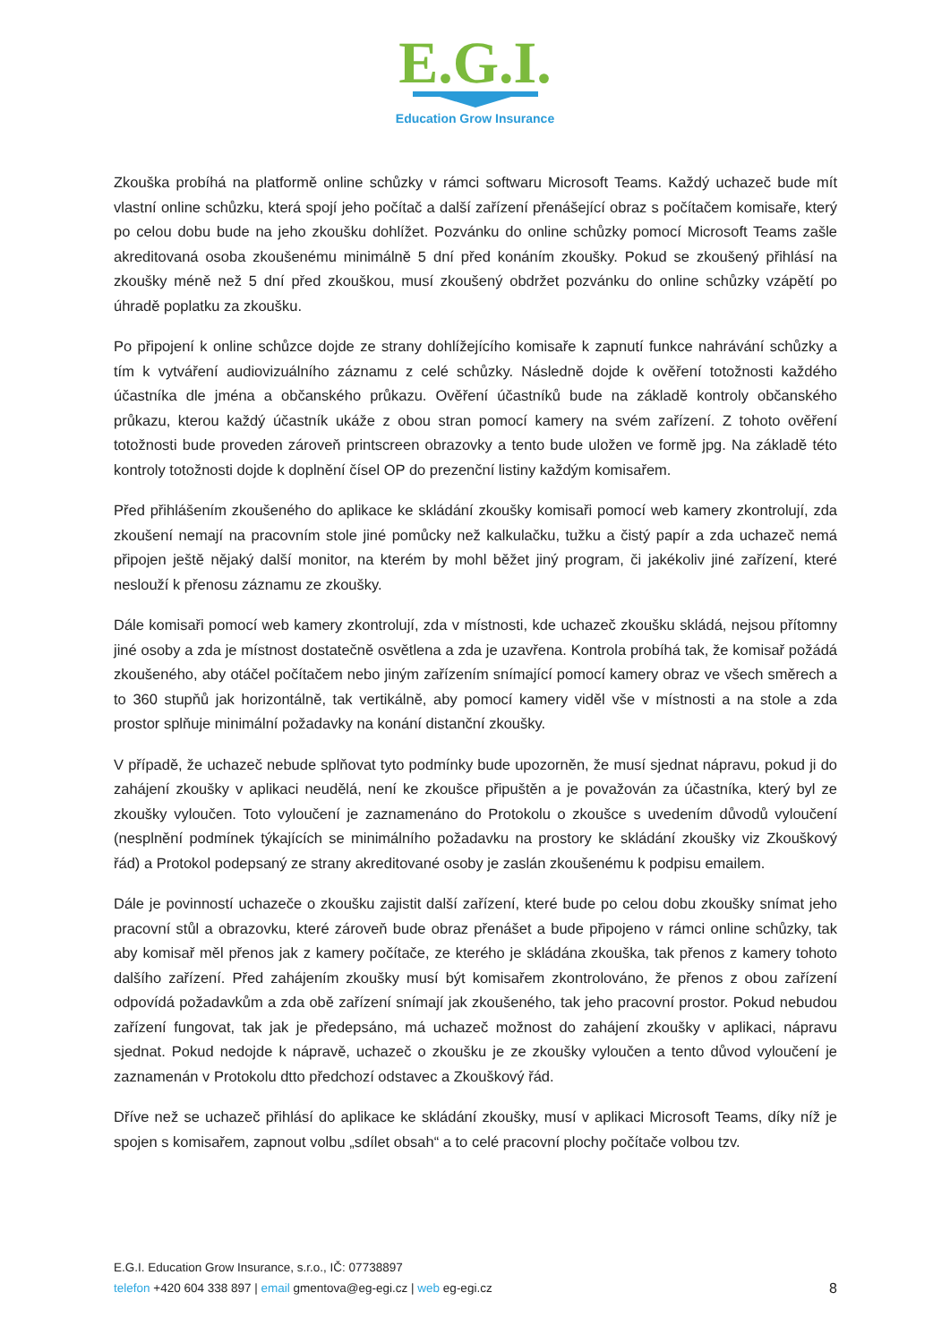E.G.I.
Education Grow Insurance
Zkouška probíhá na platformě online schůzky v rámci softwaru Microsoft Teams. Každý uchazeč bude mít vlastní online schůzku, která spojí jeho počítač a další zařízení přenášející obraz s počítačem komisaře, který po celou dobu bude na jeho zkoušku dohlížet. Pozvánku do online schůzky pomocí Microsoft Teams zašle akreditovaná osoba zkoušenému minimálně 5 dní před konáním zkoušky. Pokud se zkoušený přihlásí na zkoušky méně než 5 dní před zkouškou, musí zkoušený obdržet pozvánku do online schůzky vzápětí po úhradě poplatku za zkoušku.
Po připojení k online schůzce dojde ze strany dohlížejícího komisaře k zapnutí funkce nahrávání schůzky a tím k vytváření audiovizuálního záznamu z celé schůzky. Následně dojde k ověření totožnosti každého účastníka dle jména a občanského průkazu. Ověření účastníků bude na základě kontroly občanského průkazu, kterou každý účastník ukáže z obou stran pomocí kamery na svém zařízení. Z tohoto ověření totožnosti bude proveden zároveň printscreen obrazovky a tento bude uložen ve formě jpg. Na základě této kontroly totožnosti dojde k doplnění čísel OP do prezenční listiny každým komisařem.
Před přihlášením zkoušeného do aplikace ke skládání zkoušky komisaři pomocí web kamery zkontrolují, zda zkoušení nemají na pracovním stole jiné pomůcky než kalkulačku, tužku a čistý papír a zda uchazeč nemá připojen ještě nějaký další monitor, na kterém by mohl běžet jiný program, či jakékoliv jiné zařízení, které neslouží k přenosu záznamu ze zkoušky.
Dále komisaři pomocí web kamery zkontrolují, zda v místnosti, kde uchazeč zkoušku skládá, nejsou přítomny jiné osoby a zda je místnost dostatečně osvětlena a zda je uzavřena. Kontrola probíhá tak, že komisař požádá zkoušeného, aby otáčel počítačem nebo jiným zařízením snímající pomocí kamery obraz ve všech směrech a to 360 stupňů jak horizontálně, tak vertikálně, aby pomocí kamery viděl vše v místnosti a na stole a zda prostor splňuje minimální požadavky na konání distanční zkoušky.
V případě, že uchazeč nebude splňovat tyto podmínky bude upozorněn, že musí sjednat nápravu, pokud ji do zahájení zkoušky v aplikaci neudělá, není ke zkoušce připuštěn a je považován za účastníka, který byl ze zkoušky vyloučen. Toto vyloučení je zaznamenáno do Protokolu o zkoušce s uvedením důvodů vyloučení (nesplnění podmínek týkajících se minimálního požadavku na prostory ke skládání zkoušky viz Zkouškový řád) a Protokol podepsaný ze strany akreditované osoby je zaslán zkoušenému k podpisu emailem.
Dále je povinností uchazeče o zkoušku zajistit další zařízení, které bude po celou dobu zkoušky snímat jeho pracovní stůl a obrazovku, které zároveň bude obraz přenášet a bude připojeno v rámci online schůzky, tak aby komisař měl přenos jak z kamery počítače, ze kterého je skládána zkouška, tak přenos z kamery tohoto dalšího zařízení. Před zahájením zkoušky musí být komisařem zkontrolováno, že přenos z obou zařízení odpovídá požadavkům a zda obě zařízení snímají jak zkoušeného, tak jeho pracovní prostor. Pokud nebudou zařízení fungovat, tak jak je předepsáno, má uchazeč možnost do zahájení zkoušky v aplikaci, nápravu sjednat. Pokud nedojde k nápravě, uchazeč o zkoušku je ze zkoušky vyloučen a tento důvod vyloučení je zaznamenán v Protokolu dtto předchozí odstavec a Zkouškový řád.
Dříve než se uchazeč přihlásí do aplikace ke skládání zkoušky, musí v aplikaci Microsoft Teams, díky níž je spojen s komisařem, zapnout volbu „sdílet obsah“ a to celé pracovní plochy počítače volbou tzv.
E.G.I. Education Grow Insurance, s.r.o., IČ: 07738897
8 telefon +420 604 338 897 | email gmentova@eg-egi.cz | web eg-egi.cz